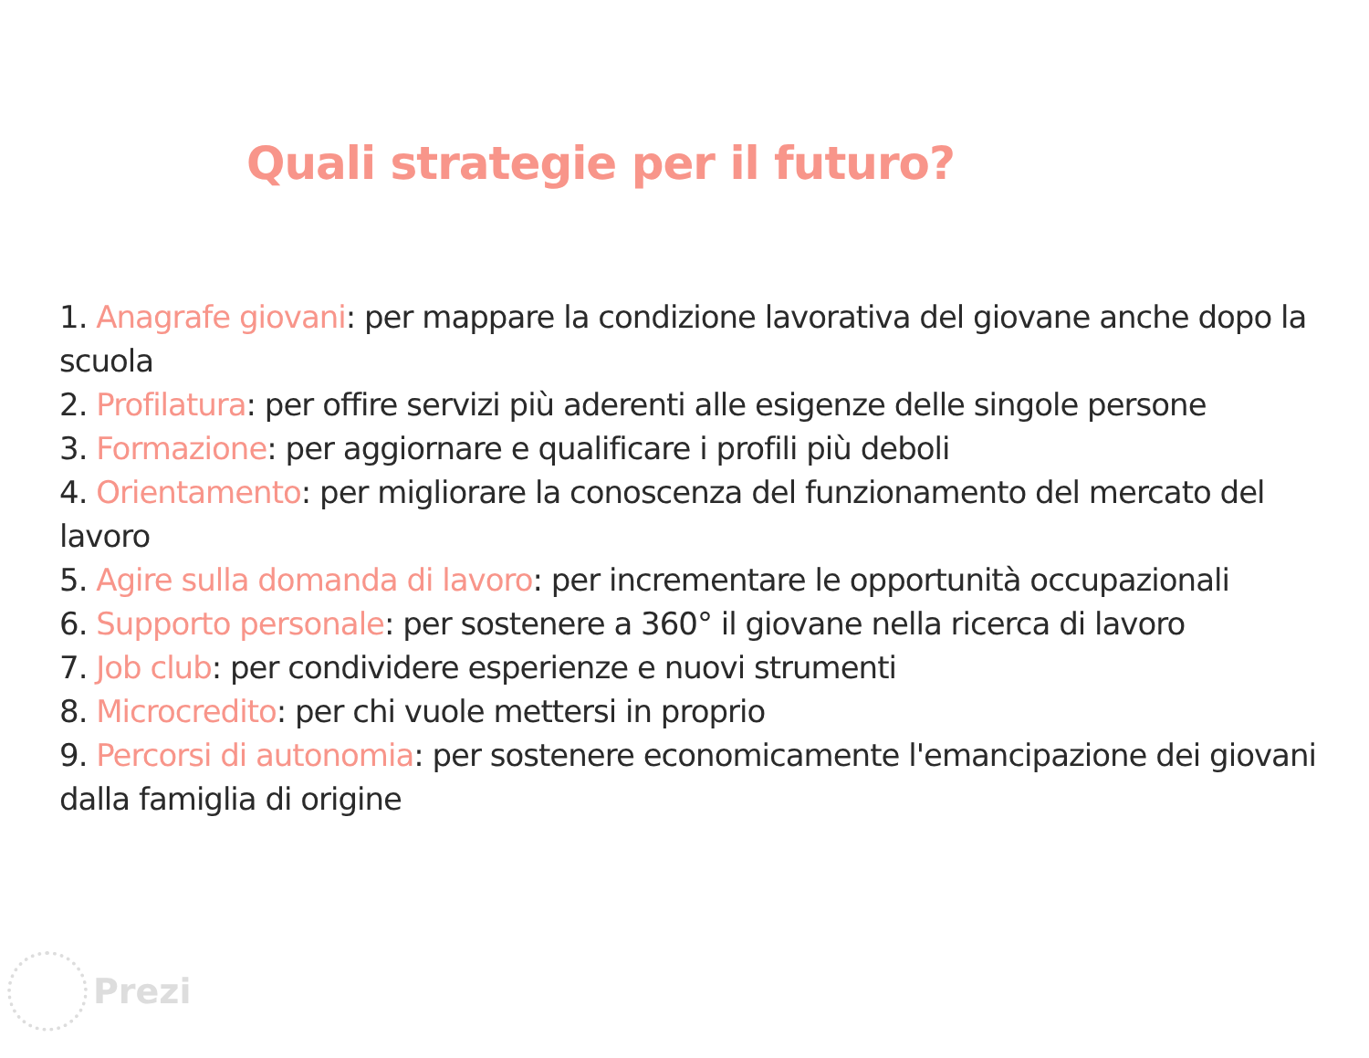Quali strategie per il futuro?
1. Anagrafe giovani: per mappare la condizione lavorativa del giovane anche dopo la scuola
2. Profilatura: per offire servizi più aderenti alle esigenze delle singole persone
3. Formazione: per aggiornare e qualificare i profili più deboli
4. Orientamento: per migliorare la conoscenza del funzionamento del mercato del lavoro
5. Agire sulla domanda di lavoro: per incrementare le opportunità occupazionali
6. Supporto personale: per sostenere a 360° il giovane nella ricerca di lavoro
7. Job club: per condividere esperienze e nuovi strumenti
8. Microcredito: per chi vuole mettersi in proprio
9. Percorsi di autonomia: per sostenere economicamente l'emancipazione dei giovani dalla famiglia di origine
Prezi